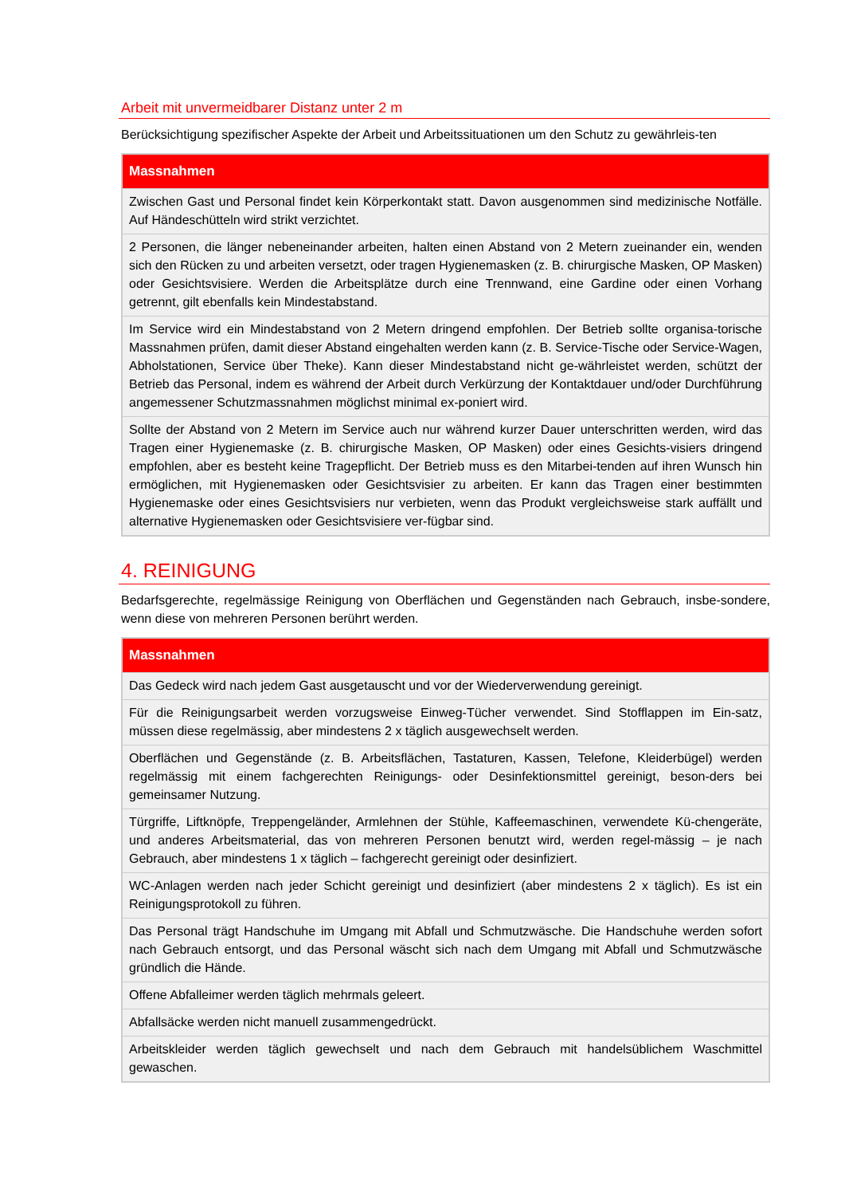Arbeit mit unvermeidbarer Distanz unter 2 m
Berücksichtigung spezifischer Aspekte der Arbeit und Arbeitssituationen um den Schutz zu gewährleis-ten
| Massnahmen |
| --- |
| Zwischen Gast und Personal findet kein Körperkontakt statt. Davon ausgenommen sind medizinische Notfälle. Auf Händeschütteln wird strikt verzichtet. |
| 2 Personen, die länger nebeneinander arbeiten, halten einen Abstand von 2 Metern zueinander ein, wenden sich den Rücken zu und arbeiten versetzt, oder tragen Hygienemasken (z. B. chirurgische Masken, OP Masken) oder Gesichtsvisiere. Werden die Arbeitsplätze durch eine Trennwand, eine Gardine oder einen Vorhang getrennt, gilt ebenfalls kein Mindestabstand. |
| Im Service wird ein Mindestabstand von 2 Metern dringend empfohlen. Der Betrieb sollte organisa-torische Massnahmen prüfen, damit dieser Abstand eingehalten werden kann (z. B. Service-Tische oder Service-Wagen, Abholstationen, Service über Theke). Kann dieser Mindestabstand nicht ge-währleistet werden, schützt der Betrieb das Personal, indem es während der Arbeit durch Verkürzung der Kontaktdauer und/oder Durchführung angemessener Schutzmassnahmen möglichst minimal ex-poniert wird. |
| Sollte der Abstand von 2 Metern im Service auch nur während kurzer Dauer unterschritten werden, wird das Tragen einer Hygienemaske (z. B. chirurgische Masken, OP Masken) oder eines Gesichts-visiers dringend empfohlen, aber es besteht keine Tragepflicht. Der Betrieb muss es den Mitarbei-tenden auf ihren Wunsch hin ermöglichen, mit Hygienemasken oder Gesichtsvisier zu arbeiten. Er kann das Tragen einer bestimmten Hygienemaske oder eines Gesichtsvisiers nur verbieten, wenn das Produkt vergleichsweise stark auffällt und alternative Hygienemasken oder Gesichtsvisiere ver-fügbar sind. |
4. REINIGUNG
Bedarfsgerechte, regelmässige Reinigung von Oberflächen und Gegenständen nach Gebrauch, insbe-sondere, wenn diese von mehreren Personen berührt werden.
| Massnahmen |
| --- |
| Das Gedeck wird nach jedem Gast ausgetauscht und vor der Wiederverwendung gereinigt. |
| Für die Reinigungsarbeit werden vorzugsweise Einweg-Tücher verwendet. Sind Stofflappen im Ein-satz, müssen diese regelmässig, aber mindestens 2 x täglich ausgewechselt werden. |
| Oberflächen und Gegenstände (z. B. Arbeitsflächen, Tastaturen, Kassen, Telefone, Kleiderbügel) werden regelmässig mit einem fachgerechten Reinigungs- oder Desinfektionsmittel gereinigt, beson-ders bei gemeinsamer Nutzung. |
| Türgriffe, Liftknöpfe, Treppengeländer, Armlehnen der Stühle, Kaffeemaschinen, verwendete Kü-chengeräte, und anderes Arbeitsmaterial, das von mehreren Personen benutzt wird, werden regel-mässig – je nach Gebrauch, aber mindestens 1 x täglich – fachgerecht gereinigt oder desinfiziert. |
| WC-Anlagen werden nach jeder Schicht gereinigt und desinfiziert (aber mindestens 2 x täglich). Es ist ein Reinigungsprotokoll zu führen. |
| Das Personal trägt Handschuhe im Umgang mit Abfall und Schmutzwäsche. Die Handschuhe werden sofort nach Gebrauch entsorgt, und das Personal wäscht sich nach dem Umgang mit Abfall und Schmutzwäsche gründlich die Hände. |
| Offene Abfalleimer werden täglich mehrmals geleert. |
| Abfallsäcke werden nicht manuell zusammengedrückt. |
| Arbeitskleider werden täglich gewechselt und nach dem Gebrauch mit handelsüblichem Waschmittel gewaschen. |